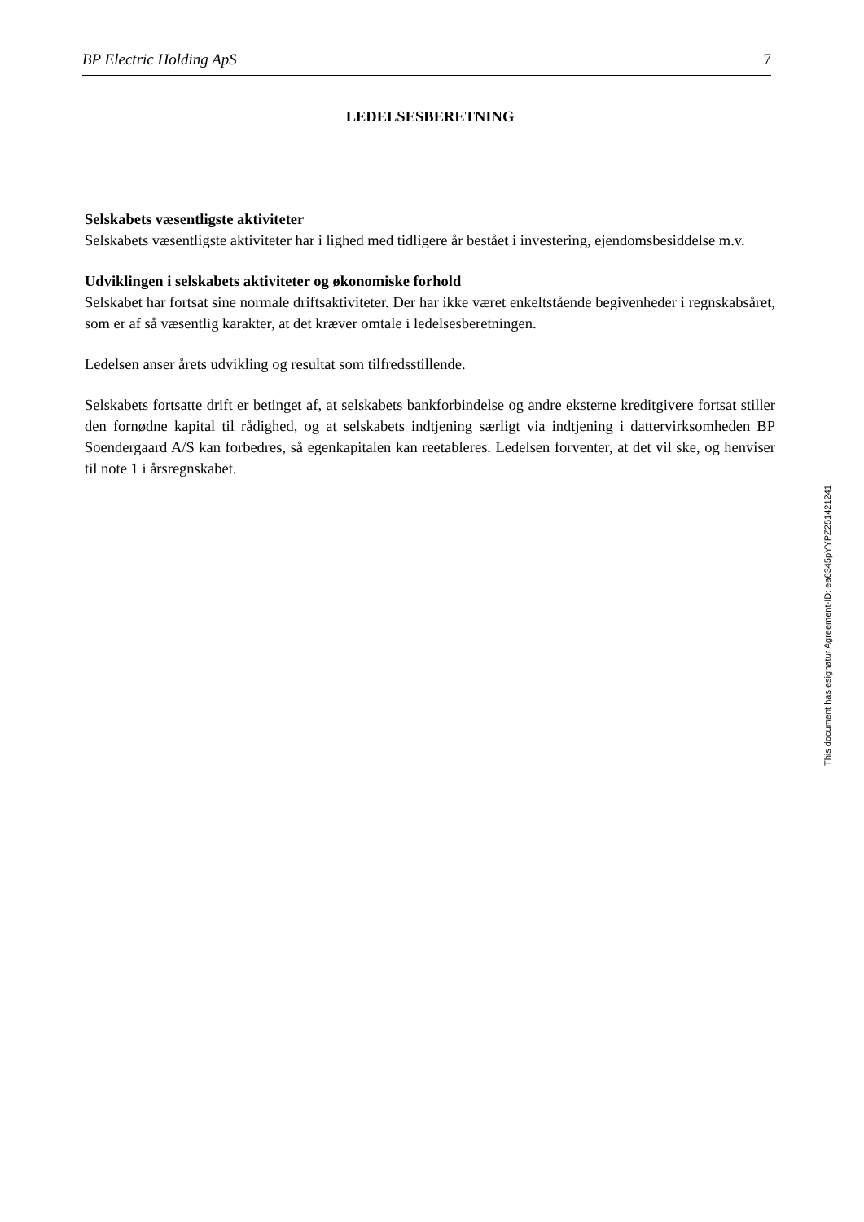BP Electric Holding ApS 7
LEDELSESBERETNING
Selskabets væsentligste aktiviteter
Selskabets væsentligste aktiviteter har i lighed med tidligere år bestået i investering, ejendomsbesiddelse m.v.
Udviklingen i selskabets aktiviteter og økonomiske forhold
Selskabet har fortsat sine normale driftsaktiviteter. Der har ikke været enkeltstående begivenheder i regnskabsåret, som er af så væsentlig karakter, at det kræver omtale i ledelsesberetningen.
Ledelsen anser årets udvikling og resultat som tilfredsstillende.
Selskabets fortsatte drift er betinget af, at selskabets bankforbindelse og andre eksterne kreditgivere fortsat stiller den fornødne kapital til rådighed, og at selskabets indtjening særligt via indtjening i dattervirksomheden BP Soendergaard A/S kan forbedres, så egenkapitalen kan reetableres. Ledelsen forventer, at det vil ske, og henviser til note 1 i årsregnskabet.
This document has esignatur Agreement-ID: ea6345pYYPZ251421241